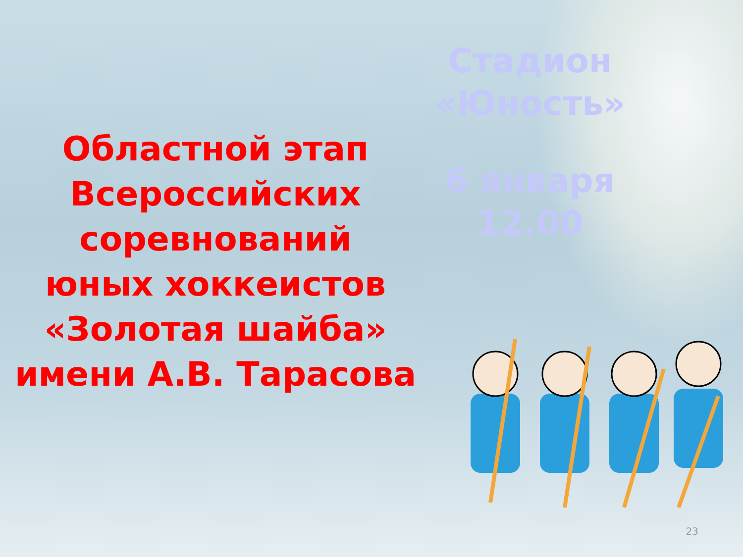Областной этап
Всероссийских
соревнований
юных хоккеистов
«Золотая шайба»
имени А.В. Тарасова
Стадион
«Юность»
6 января
12.00
23